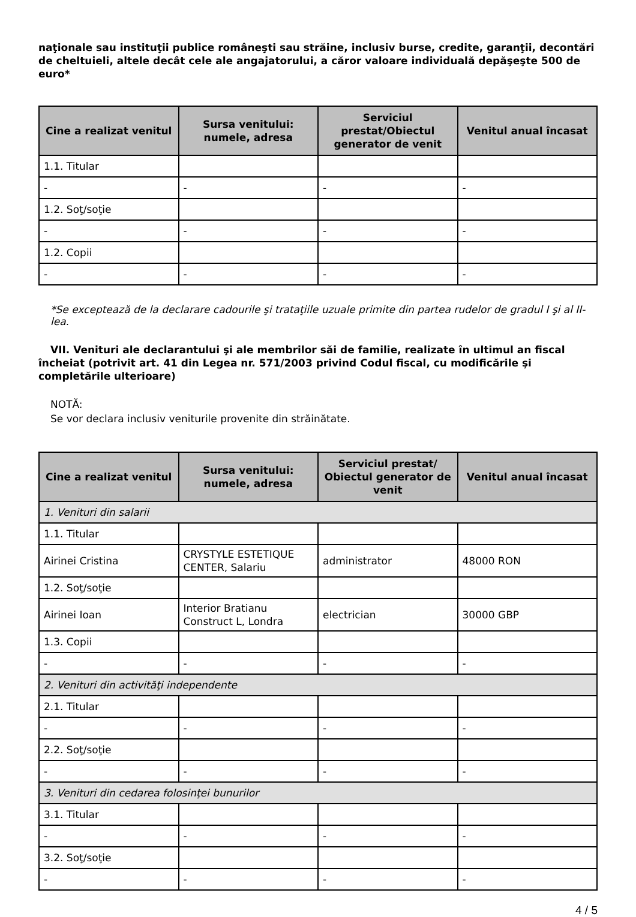naţionale sau instituţii publice româneşti sau străine, inclusiv burse, credite, garanţii, decontări de cheltuieli, altele decât cele ale angajatorului, a căror valoare individuală depăşeşte 500 de euro*
| Cine a realizat venitul | Sursa venitului: numele, adresa | Serviciul prestat/Obiectul generator de venit | Venitul anual încasat |
| --- | --- | --- | --- |
| 1.1. Titular | | | |
| - | - | - | - |
| 1.2. Soţ/soţie | | | |
| - | - | - | - |
| 1.2. Copii | | | |
| - | - | - | - |
*Se exceptează de la declarare cadourile şi trataţiile uzuale primite din partea rudelor de gradul I şi al II-lea.
VII. Venituri ale declarantului şi ale membrilor săi de familie, realizate în ultimul an fiscal încheiat (potrivit art. 41 din Legea nr. 571/2003 privind Codul fiscal, cu modificările şi completările ulterioare)
NOTĂ:
Se vor declara inclusiv veniturile provenite din străinătate.
| Cine a realizat venitul | Sursa venitului: numele, adresa | Serviciul prestat/ Obiectul generator de venit | Venitul anual încasat |
| --- | --- | --- | --- |
| 1. Venituri din salarii | | | |
| 1.1. Titular | | | |
| Airinei Cristina | CRYSTYLE ESTETIQUE CENTER, Salariu | administrator | 48000 RON |
| 1.2. Soţ/soţie | | | |
| Airinei Ioan | Interior Bratianu Construct L, Londra | electrician | 30000 GBP |
| 1.3. Copii | | | |
| - | - | - | - |
| 2. Venituri din activităţi independente | | | |
| 2.1. Titular | | | |
| - | - | - | - |
| 2.2. Soţ/soţie | | | |
| - | - | - | - |
| 3. Venituri din cedarea folosinţei bunurilor | | | |
| 3.1. Titular | | | |
| - | - | - | - |
| 3.2. Soţ/soţie | | | |
| - | - | - | - |
4 / 5